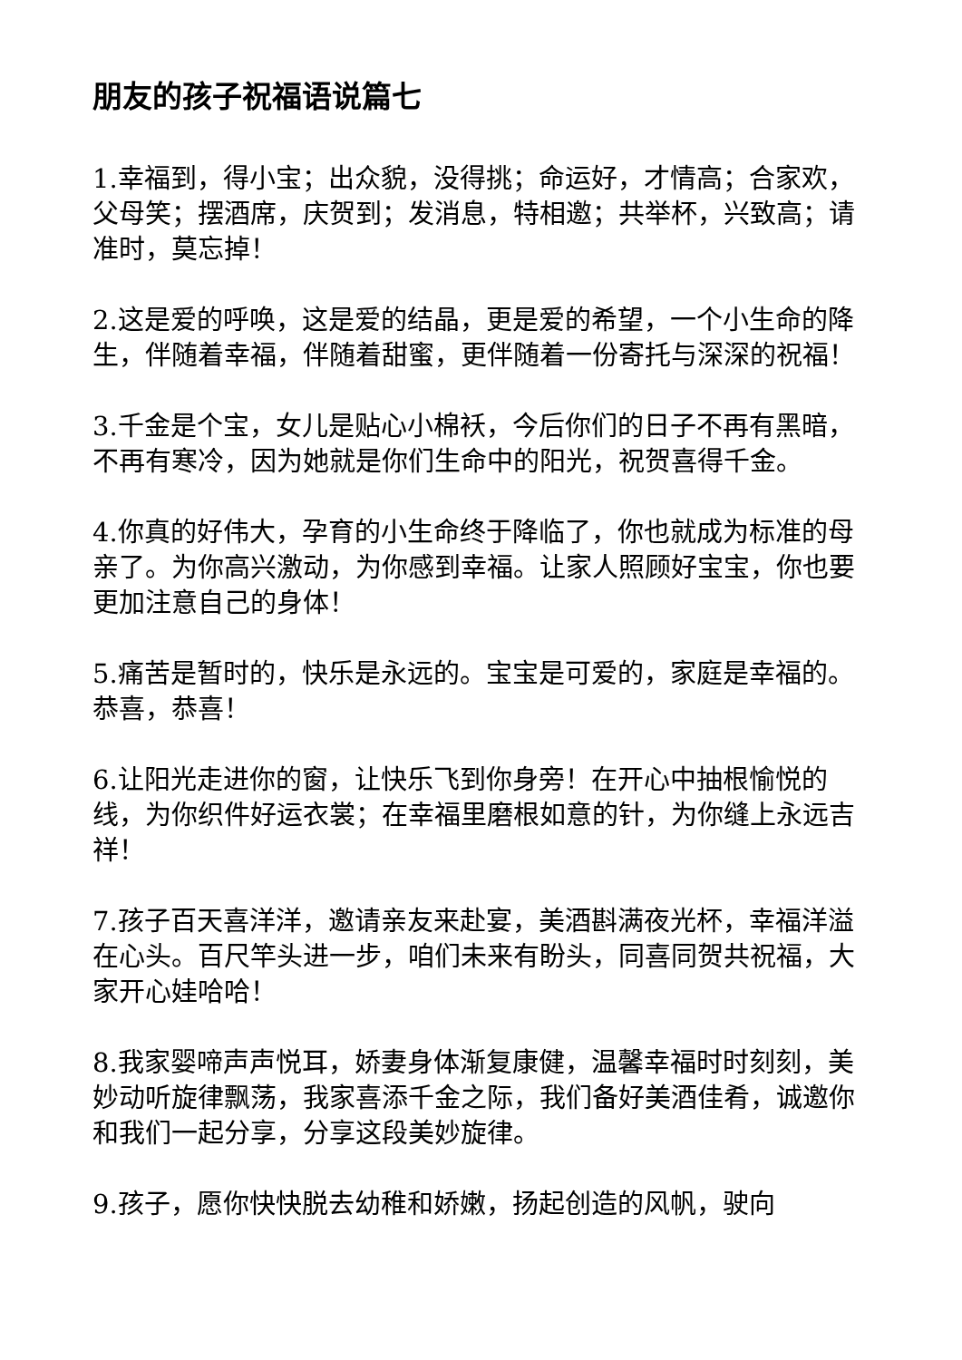朋友的孩子祝福语说篇七
1.幸福到，得小宝；出众貌，没得挑；命运好，才情高；合家欢，父母笑；摆酒席，庆贺到；发消息，特相邀；共举杯，兴致高；请准时，莫忘掉！
2.这是爱的呼唤，这是爱的结晶，更是爱的希望，一个小生命的降生，伴随着幸福，伴随着甜蜜，更伴随着一份寄托与深深的祝福！
3.千金是个宝，女儿是贴心小棉袄，今后你们的日子不再有黑暗，不再有寒冷，因为她就是你们生命中的阳光，祝贺喜得千金。
4.你真的好伟大，孕育的小生命终于降临了，你也就成为标准的母亲了。为你高兴激动，为你感到幸福。让家人照顾好宝宝，你也要更加注意自己的身体！
5.痛苦是暂时的，快乐是永远的。宝宝是可爱的，家庭是幸福的。恭喜，恭喜！
6.让阳光走进你的窗，让快乐飞到你身旁！在开心中抽根愉悦的线，为你织件好运衣裳；在幸福里磨根如意的针，为你缝上永远吉祥！
7.孩子百天喜洋洋，邀请亲友来赴宴，美酒斟满夜光杯，幸福洋溢在心头。百尺竿头进一步，咱们未来有盼头，同喜同贺共祝福，大家开心娃哈哈！
8.我家婴啼声声悦耳，娇妻身体渐复康健，温馨幸福时时刻刻，美妙动听旋律飘荡，我家喜添千金之际，我们备好美酒佳肴，诚邀你和我们一起分享，分享这段美妙旋律。
9.孩子，愿你快快脱去幼稚和娇嫩，扬起创造的风帆，驶向